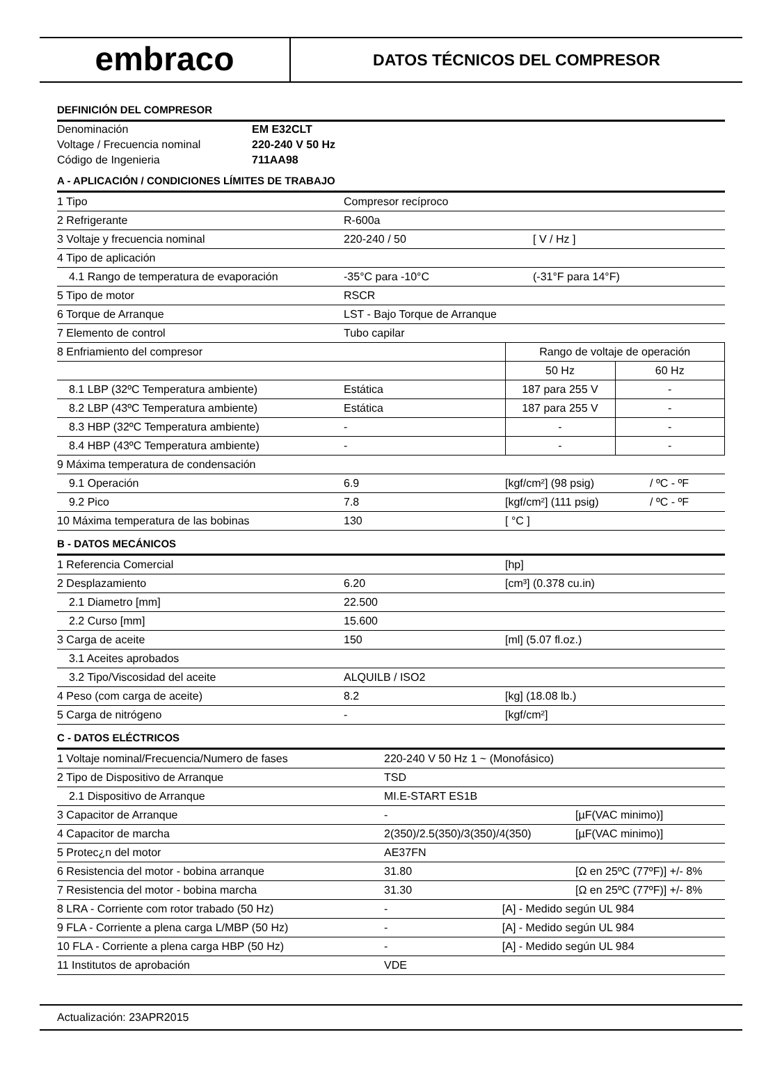embraco
DATOS TÉCNICOS DEL COMPRESOR
DEFINICIÓN DEL COMPRESOR
| Denominación | EM E32CLT |
| Voltage / Frecuencia nominal | 220-240 V 50 Hz |
| Código de Ingenieria | 711AA98 |
A - APLICACIÓN / CONDICIONES LÍMITES DE TRABAJO
| 1 Tipo | Compresor recíproco | | |
| 2 Refrigerante | R-600a | | |
| 3 Voltaje y frecuencia nominal | 220-240 / 50 | [ V / Hz ] | |
| 4 Tipo de aplicación | | | |
| 4.1 Rango de temperatura de evaporación | -35°C para -10°C | (-31°F para 14°F) | |
| 5 Tipo de motor | RSCR | | |
| 6 Torque de Arranque | LST - Bajo Torque de Arranque | | |
| 7 Elemento de control | Tubo capilar | | |
| 8 Enfriamiento del compresor | | Rango de voltaje de operación | |
| | | 50 Hz | 60 Hz |
| 8.1 LBP (32ºC Temperatura ambiente) | Estática | 187 para 255 V | - |
| 8.2 LBP (43ºC Temperatura ambiente) | Estática | 187 para 255 V | - |
| 8.3 HBP (32ºC Temperatura ambiente) | - | - | - |
| 8.4 HBP (43ºC Temperatura ambiente) | - | - | - |
| 9 Máxima temperatura de condensación | | | |
| 9.1 Operación | 6.9 | [kgf/cm²] (98 psig) | / ºC - ºF |
| 9.2 Pico | 7.8 | [kgf/cm²] (111 psig) | / ºC - ºF |
| 10 Máxima temperatura de las bobinas | 130 | [ °C ] | |
B - DATOS MECÁNICOS
| 1 Referencia Comercial | | [hp] |
| 2 Desplazamiento | 6.20 | [cm³] (0.378 cu.in) |
| 2.1 Diametro [mm] | 22.500 | |
| 2.2 Curso [mm] | 15.600 | |
| 3 Carga de aceite | 150 | [ml] (5.07 fl.oz.) |
| 3.1 Aceites aprobados | | |
| 3.2 Tipo/Viscosidad del aceite | ALQUILB / ISO2 | |
| 4 Peso (com carga de aceite) | 8.2 | [kg] (18.08 lb.) |
| 5 Carga de nitrógeno | - | [kgf/cm²] |
C - DATOS ELÉCTRICOS
| 1 Voltaje nominal/Frecuencia/Numero de fases | 220-240 V 50 Hz 1 ~ (Monofásico) | |
| 2 Tipo de Dispositivo de Arranque | TSD | |
| 2.1 Dispositivo de Arranque | MI.E-START ES1B | |
| 3 Capacitor de Arranque | - | [µF(VAC minimo)] |
| 4 Capacitor de marcha | 2(350)/2.5(350)/3(350)/4(350) | [µF(VAC minimo)] |
| 5 Protec¿n del motor | AE37FN | |
| 6 Resistencia del motor - bobina arranque | 31.80 | [Ω en 25ºC (77ºF)] +/- 8% |
| 7 Resistencia del motor - bobina marcha | 31.30 | [Ω en 25ºC (77ºF)] +/- 8% |
| 8 LRA - Corriente com rotor trabado (50 Hz) | - [A] - Medido según UL 984 | |
| 9 FLA - Corriente a plena carga L/MBP (50 Hz) | - [A] - Medido según UL 984 | |
| 10 FLA - Corriente a plena carga HBP (50 Hz) | - [A] - Medido según UL 984 | |
| 11 Institutos de aprobación | VDE | |
Actualización: 23APR2015